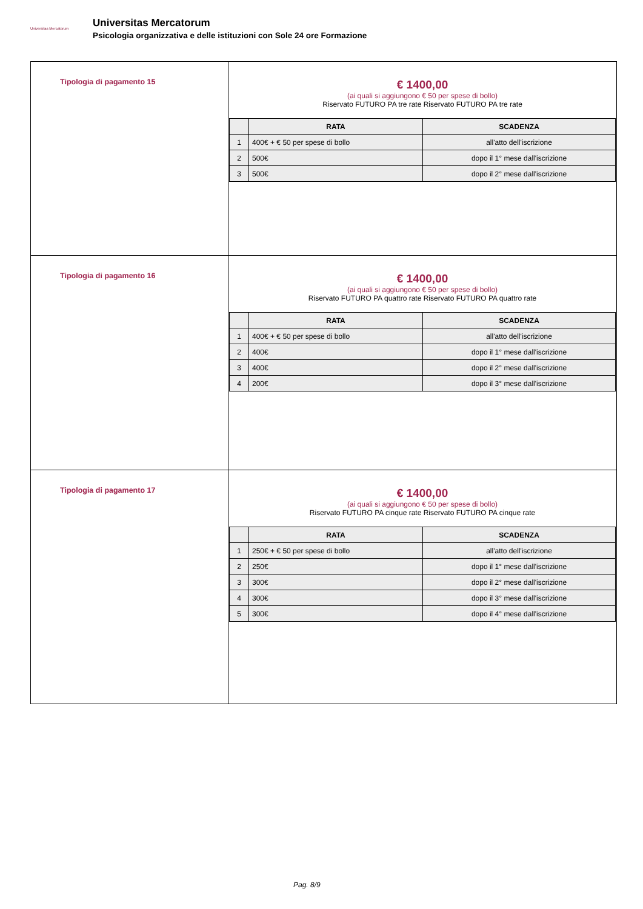Universitas Mercatorum
Universitas Mercatorum
Psicologia organizzativa e delle istituzioni con Sole 24 ore Formazione
| Tipologia di pagamento 15 | € 1400,00 (ai quali si aggiungono € 50 per spese di bollo) Riservato FUTURO PA tre rate Riservato FUTURO PA tre rate / / RATA / SCADENZA / / --- / --- / --- / / 1 / 400€ + € 50 per spese di bollo / all'atto dell'iscrizione / / 2 / 500€ / dopo il 1° mese dall'iscrizione / / 3 / 500€ / dopo il 2° mese dall'iscrizione / |
| Tipologia di pagamento 16 | € 1400,00 (ai quali si aggiungono € 50 per spese di bollo) Riservato FUTURO PA quattro rate Riservato FUTURO PA quattro rate / / RATA / SCADENZA / / --- / --- / --- / / 1 / 400€ + € 50 per spese di bollo / all'atto dell'iscrizione / / 2 / 400€ / dopo il 1° mese dall'iscrizione / / 3 / 400€ / dopo il 2° mese dall'iscrizione / / 4 / 200€ / dopo il 3° mese dall'iscrizione / |
| Tipologia di pagamento 17 | € 1400,00 (ai quali si aggiungono € 50 per spese di bollo) Riservato FUTURO PA cinque rate Riservato FUTURO PA cinque rate / / RATA / SCADENZA / / --- / --- / --- / / 1 / 250€ + € 50 per spese di bollo / all'atto dell'iscrizione / / 2 / 250€ / dopo il 1° mese dall'iscrizione / / 3 / 300€ / dopo il 2° mese dall'iscrizione / / 4 / 300€ / dopo il 3° mese dall'iscrizione / / 5 / 300€ / dopo il 4° mese dall'iscrizione / |
Pag. 8/9